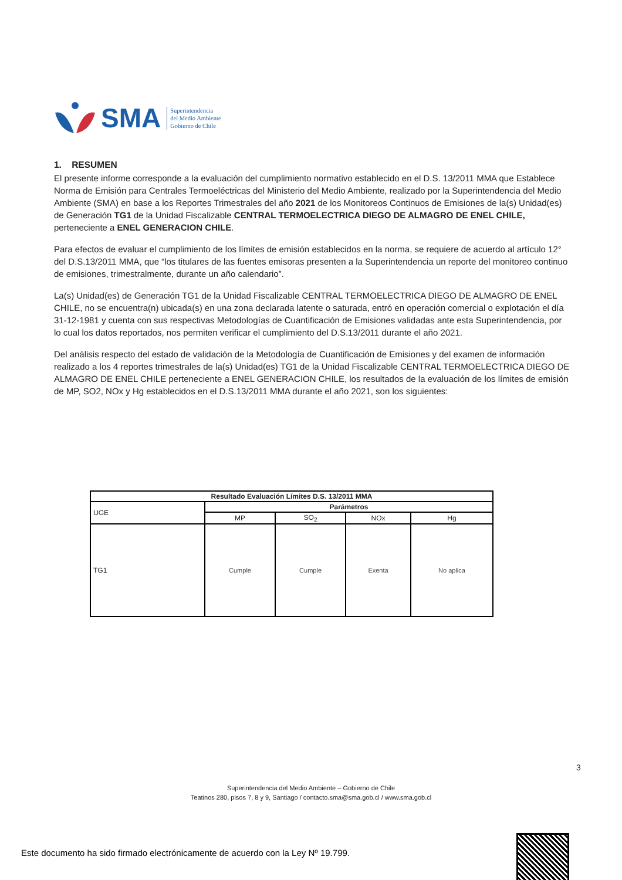SMA
Superintendencia
del Medio Ambiente
Gobierno de Chile
1. RESUMEN
El presente informe corresponde a la evaluación del cumplimiento normativo establecido en el D.S. 13/2011 MMA que Establece Norma de Emisión para Centrales Termoeléctricas del Ministerio del Medio Ambiente, realizado por la Superintendencia del Medio Ambiente (SMA) en base a los Reportes Trimestrales del año 2021 de los Monitoreos Continuos de Emisiones de la(s) Unidad(es) de Generación TG1 de la Unidad Fiscalizable CENTRAL TERMOELECTRICA DIEGO DE ALMAGRO DE ENEL CHILE, perteneciente a ENEL GENERACION CHILE.
Para efectos de evaluar el cumplimiento de los límites de emisión establecidos en la norma, se requiere de acuerdo al artículo 12° del D.S.13/2011 MMA, que “los titulares de las fuentes emisoras presenten a la Superintendencia un reporte del monitoreo continuo de emisiones, trimestralmente, durante un año calendario”.
La(s) Unidad(es) de Generación TG1 de la Unidad Fiscalizable CENTRAL TERMOELECTRICA DIEGO DE ALMAGRO DE ENEL CHILE, no se encuentra(n) ubicada(s) en una zona declarada latente o saturada, entró en operación comercial o explotación el día 31-12-1981 y cuenta con sus respectivas Metodologías de Cuantificación de Emisiones validadas ante esta Superintendencia, por lo cual los datos reportados, nos permiten verificar el cumplimiento del D.S.13/2011 durante el año 2021.
Del análisis respecto del estado de validación de la Metodología de Cuantificación de Emisiones y del examen de información realizado a los 4 reportes trimestrales de la(s) Unidad(es) TG1 de la Unidad Fiscalizable CENTRAL TERMOELECTRICA DIEGO DE ALMAGRO DE ENEL CHILE perteneciente a ENEL GENERACION CHILE, los resultados de la evaluación de los límites de emisión de MP, SO2, NOx y Hg establecidos en el D.S.13/2011 MMA durante el año 2021, son los siguientes:
| Resultado Evaluación Límites D.S. 13/2011 MMA | | | | |
| --- | --- | --- | --- | --- |
| UGE | Parámetros | | | |
| | MP | SO<sub>2</sub> | NOx | Hg |
| TG1 | Cumple | Cumple | Exenta | No aplica |
3
Superintendencia del Medio Ambiente – Gobierno de Chile
Teatinos 280, pisos 7, 8 y 9, Santiago / contacto.sma@sma.gob.cl / www.sma.gob.cl
Este documento ha sido firmado electrónicamente de acuerdo con la Ley Nº 19.799.